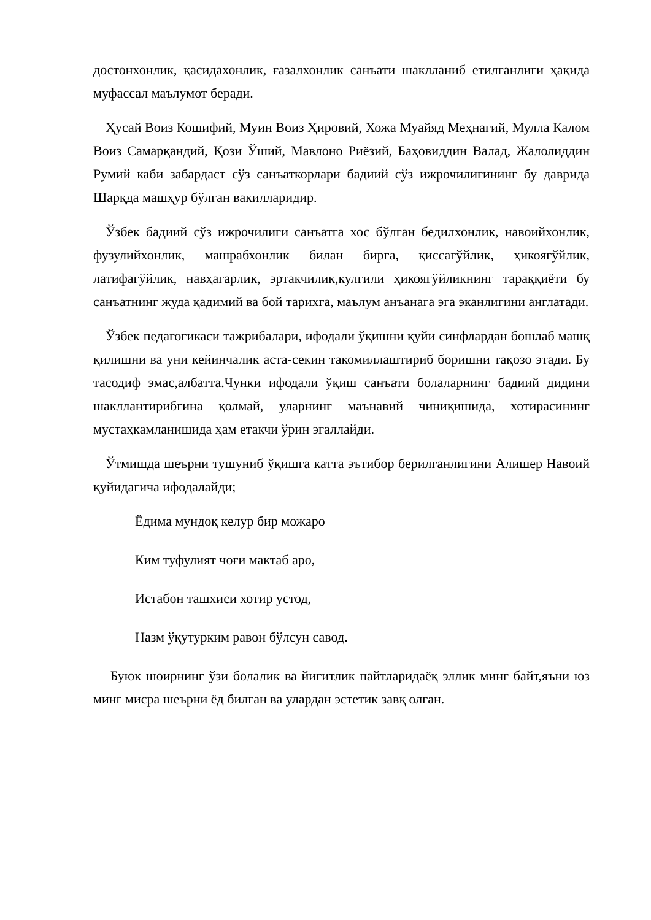достонхонлик, қасидахонлик, ғазалхонлик санъати шаклланиб етилганлиги ҳақида муфассал маълумот беради.
Ҳусай Воиз Кошифий, Муин Воиз Ҳировий, Хожа Муайяд Меҳнагий, Мулла Калом Воиз Самарқандий, Қози Ўший, Мавлоно Риёзий, Баҳовиддин Валад, Жалолиддин Румий каби забардаст сўз санъаткорлари бадиий сўз ижрочилигининг бу даврида Шарқда машҳур бўлган вакилларидир.
Ўзбек бадиий сўз ижрочилиги санъатга хос бўлган бедилхонлик, навоийхонлик, фузулийхонлик, машрабхонлик билан бирга, қиссагўйлик, ҳикоягўйлик, латифагўйлик, навҳагарлик, эртакчилик,кулгили ҳикоягўйликнинг тараққиёти бу санъатнинг жуда қадимий ва бой тарихга, маълум анъанага эга эканлигини англатади.
Ўзбек педагогикаси тажрибалари, ифодали ўқишни қуйи синфлардан бошлаб машқ қилишни ва уни кейинчалик аста-секин такомиллаштириб боришни тақозо этади. Бу тасодиф эмас,албатта.Чунки ифодали ўқиш санъати болаларнинг бадиий дидини шакллантирибгина қолмай, уларнинг маънавий чиниқишида, хотирасининг мустаҳкамланишида ҳам етакчи ўрин эгаллайди.
Ўтмишда шеърни тушуниб ўқишга катта эътибор берилганлигини Алишер Навоий қуйидагича ифодалайди;
Ёдима мундоқ келур бир можаро
Ким туфулият чоғи мактаб аро,
Истабон ташхиси хотир устод,
Назм ўқутурким равон бўлсун савод.
Буюк шоирнинг ўзи болалик ва йигитлик пайтларидаёқ эллик минг байт,яъни юз минг мисра шеърни ёд билган ва улардан эстетик завқ олган.